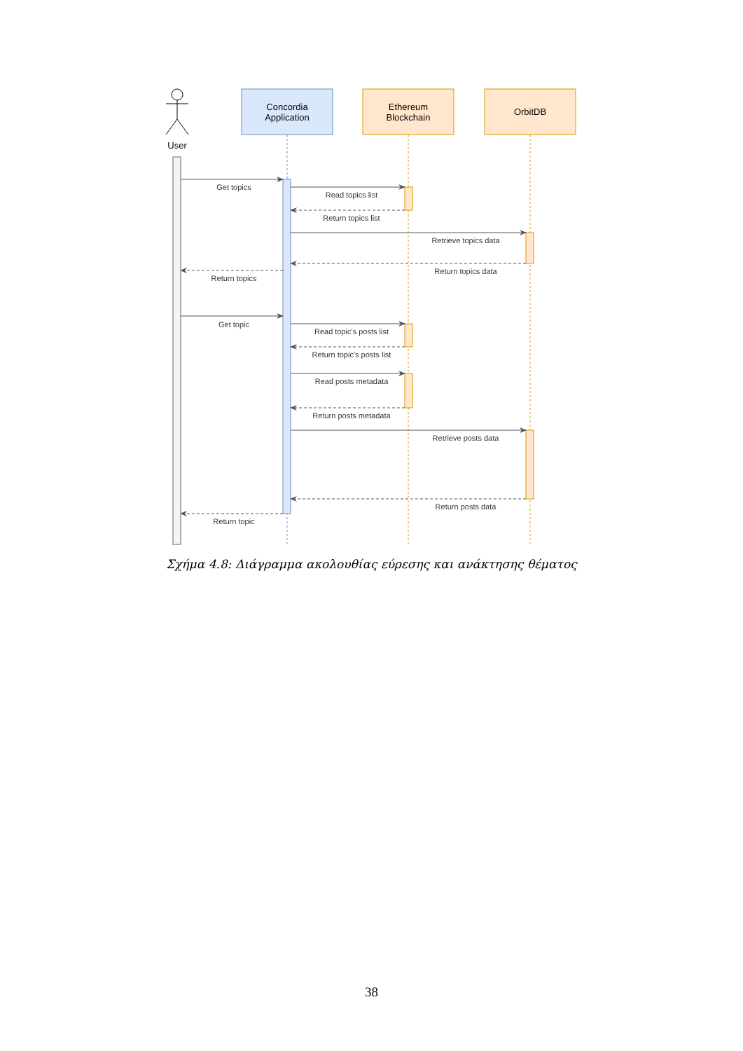User
Concordia
Application
Ethereum
Blockchain
OrbitDB
Get topics
Read topics list
Return topics list
Retrieve topics data
Return topics data
Return topics
Get topic
Read topic's posts list
Return topic's posts list
Read posts metadata
Return posts metadata
Retrieve posts data
Return posts data
Return topic
Σχήμα 4.8: Διάγραμμα ακολουθίας εύρεσης και ανάκτησης θέματος
38